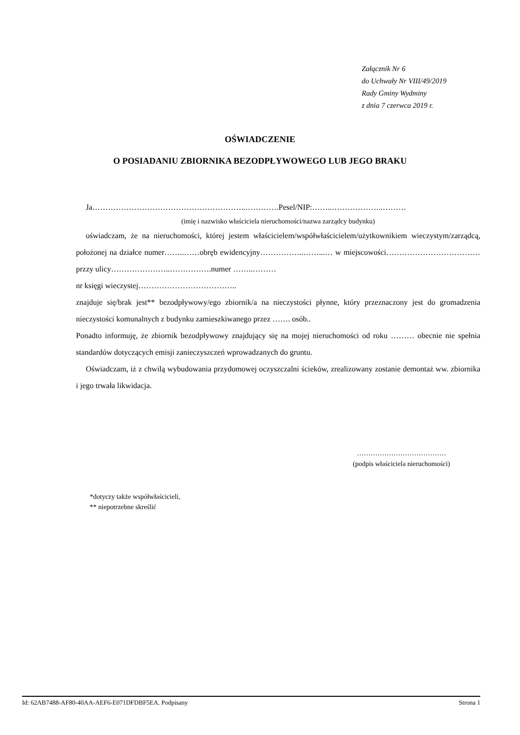Załącznik Nr 6
do Uchwały Nr VIII/49/2019
Rady Gminy Wydminy
z dnia 7 czerwca 2019 r.
OŚWIADCZENIE
O POSIADANIU ZBIORNIKA BEZODPŁYWOWEGO LUB JEGO BRAKU
Ja…………………………………………………..………….Pesel/NIP:……..………………..………
(imię i nazwisko właściciela nieruchomości/nazwa zarządcy budynku)
oświadczam, że na nieruchomości, której jestem właścicielem/współwłaścicielem/użytkownikiem wieczystym/zarządcą, położonej na działce numer……..……obręb ewidencyjny……………..……...… w miejscowości………………………………przzy ulicy…………………..…………….numer ……..………
nr księgi wieczystej………………………………..
znajduje się/brak jest** bezodpływowy/ego zbiornik/a na nieczystości płynne, który przeznaczony jest do gromadzenia nieczystości komunalnych z budynku zamieszkiwanego przez ……. osób..
Ponadto informuję, że zbiornik bezodpływowy znajdujący się na mojej nieruchomości od roku ……… obecnie nie spełnia standardów dotyczących emisji zanieczyszczeń wprowadzanych do gruntu.
Oświadczam, iż z chwilą wybudowania przydomowej oczyszczalni ścieków, zrealizowany zostanie demontaż ww. zbiornika i jego trwała likwidacja.
…………………………………
(podpis właściciela nieruchomości)
*dotyczy także współwłaścicieli,
** niepotrzebne skreślić
Id: 62AB7488-AF80-40AA-AEF6-E071DFDBF5EA. Podpisany Strona 1